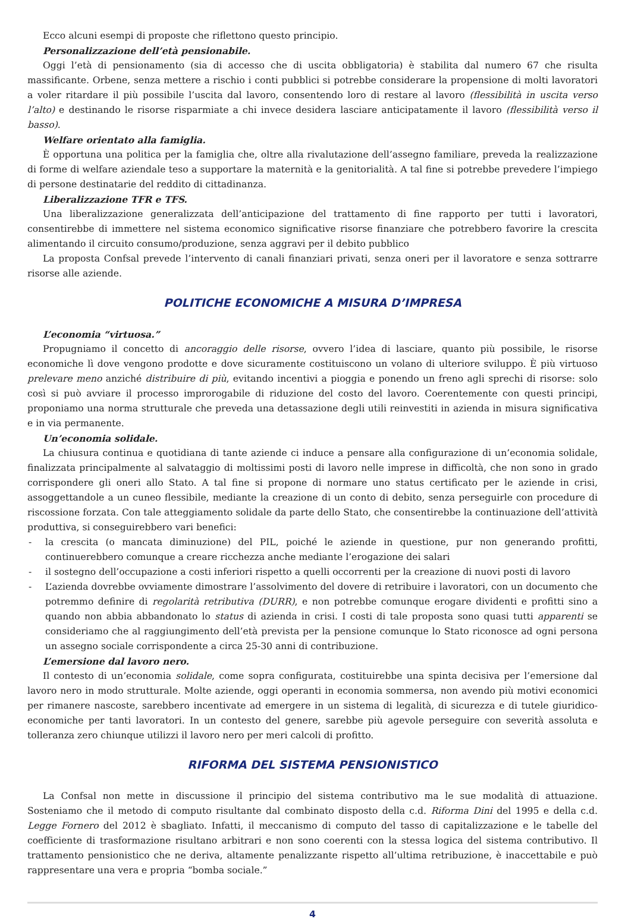Ecco alcuni esempi di proposte che riflettono questo principio.
Personalizzazione dell’età pensionabile.
Oggi l’età di pensionamento (sia di accesso che di uscita obbligatoria) è stabilita dal numero 67 che risulta massificante. Orbene, senza mettere a rischio i conti pubblici si potrebbe considerare la propensione di molti lavoratori a voler ritardare il più possibile l’uscita dal lavoro, consentendo loro di restare al lavoro (flessibilità in uscita verso l’alto) e destinando le risorse risparmiate a chi invece desidera lasciare anticipatamente il lavoro (flessibilità verso il basso).
Welfare orientato alla famiglia.
È opportuna una politica per la famiglia che, oltre alla rivalutazione dell’assegno familiare, preveda la realizzazione di forme di welfare aziendale teso a supportare la maternità e la genitorialità. A tal fine si potrebbe prevedere l’impiego di persone destinatarie del reddito di cittadinanza.
Liberalizzazione TFR e TFS.
Una liberalizzazione generalizzata dell’anticipazione del trattamento di fine rapporto per tutti i lavoratori, consentirebbe di immettere nel sistema economico significative risorse finanziare che potrebbero favorire la crescita alimentando il circuito consumo/produzione, senza aggravi per il debito pubblico
La proposta Confsal prevede l’intervento di canali finanziari privati, senza oneri per il lavoratore e senza sottrarre risorse alle aziende.
POLITICHE ECONOMICHE A MISURA D’IMPRESA
L’economia “virtuosa.”
Propugniamo il concetto di ancoraggio delle risorse, ovvero l’idea di lasciare, quanto più possibile, le risorse economiche lì dove vengono prodotte e dove sicuramente costituiscono un volano di ulteriore sviluppo. È più virtuoso prelevare meno anziché distribuire di più, evitando incentivi a pioggia e ponendo un freno agli sprechi di risorse: solo così si può avviare il processo improrogabile di riduzione del costo del lavoro. Coerentemente con questi principi, proponiamo una norma strutturale che preveda una detassazione degli utili reinvestiti in azienda in misura significativa e in via permanente.
Un’economia solidale.
La chiusura continua e quotidiana di tante aziende ci induce a pensare alla configurazione di un’economia solidale, finalizzata principalmente al salvataggio di moltissimi posti di lavoro nelle imprese in difficoltà, che non sono in grado corrispondere gli oneri allo Stato. A tal fine si propone di normare uno status certificato per le aziende in crisi, assoggettandole a un cuneo flessibile, mediante la creazione di un conto di debito, senza perseguirle con procedure di riscossione forzata. Con tale atteggiamento solidale da parte dello Stato, che consentirebbe la continuazione dell’attività produttiva, si conseguirebbero vari benefici:
- la crescita (o mancata diminuzione) del PIL, poiché le aziende in questione, pur non generando profitti, continuerebbero comunque a creare ricchezza anche mediante l’erogazione dei salari
- il sostegno dell’occupazione a costi inferiori rispetto a quelli occorrenti per la creazione di nuovi posti di lavoro
- L’azienda dovrebbe ovviamente dimostrare l’assolvimento del dovere di retribuire i lavoratori, con un documento che potremmo definire di regolarità retributiva (DURR), e non potrebbe comunque erogare dividenti e profitti sino a quando non abbia abbandonato lo status di azienda in crisi. I costi di tale proposta sono quasi tutti apparenti se consideriamo che al raggiungimento dell’età prevista per la pensione comunque lo Stato riconosce ad ogni persona un assegno sociale corrispondente a circa 25-30 anni di contribuzione.
L’emersione dal lavoro nero.
Il contesto di un’economia solidale, come sopra configurata, costituirebbe una spinta decisiva per l’emersione dal lavoro nero in modo strutturale. Molte aziende, oggi operanti in economia sommersa, non avendo più motivi economici per rimanere nascoste, sarebbero incentivate ad emergere in un sistema di legalità, di sicurezza e di tutele giuridico-economiche per tanti lavoratori. In un contesto del genere, sarebbe più agevole perseguire con severità assoluta e tolleranza zero chiunque utilizzi il lavoro nero per meri calcoli di profitto.
RIFORMA DEL SISTEMA PENSIONISTICO
La Confsal non mette in discussione il principio del sistema contributivo ma le sue modalità di attuazione. Sosteniamo che il metodo di computo risultante dal combinato disposto della c.d. Riforma Dini del 1995 e della c.d. Legge Fornero del 2012 è sbagliato. Infatti, il meccanismo di computo del tasso di capitalizzazione e le tabelle del coefficiente di trasformazione risultano arbitrari e non sono coerenti con la stessa logica del sistema contributivo. Il trattamento pensionistico che ne deriva, altamente penalizzante rispetto all’ultima retribuzione, è inaccettabile e può rappresentare una vera e propria “bomba sociale.”
4